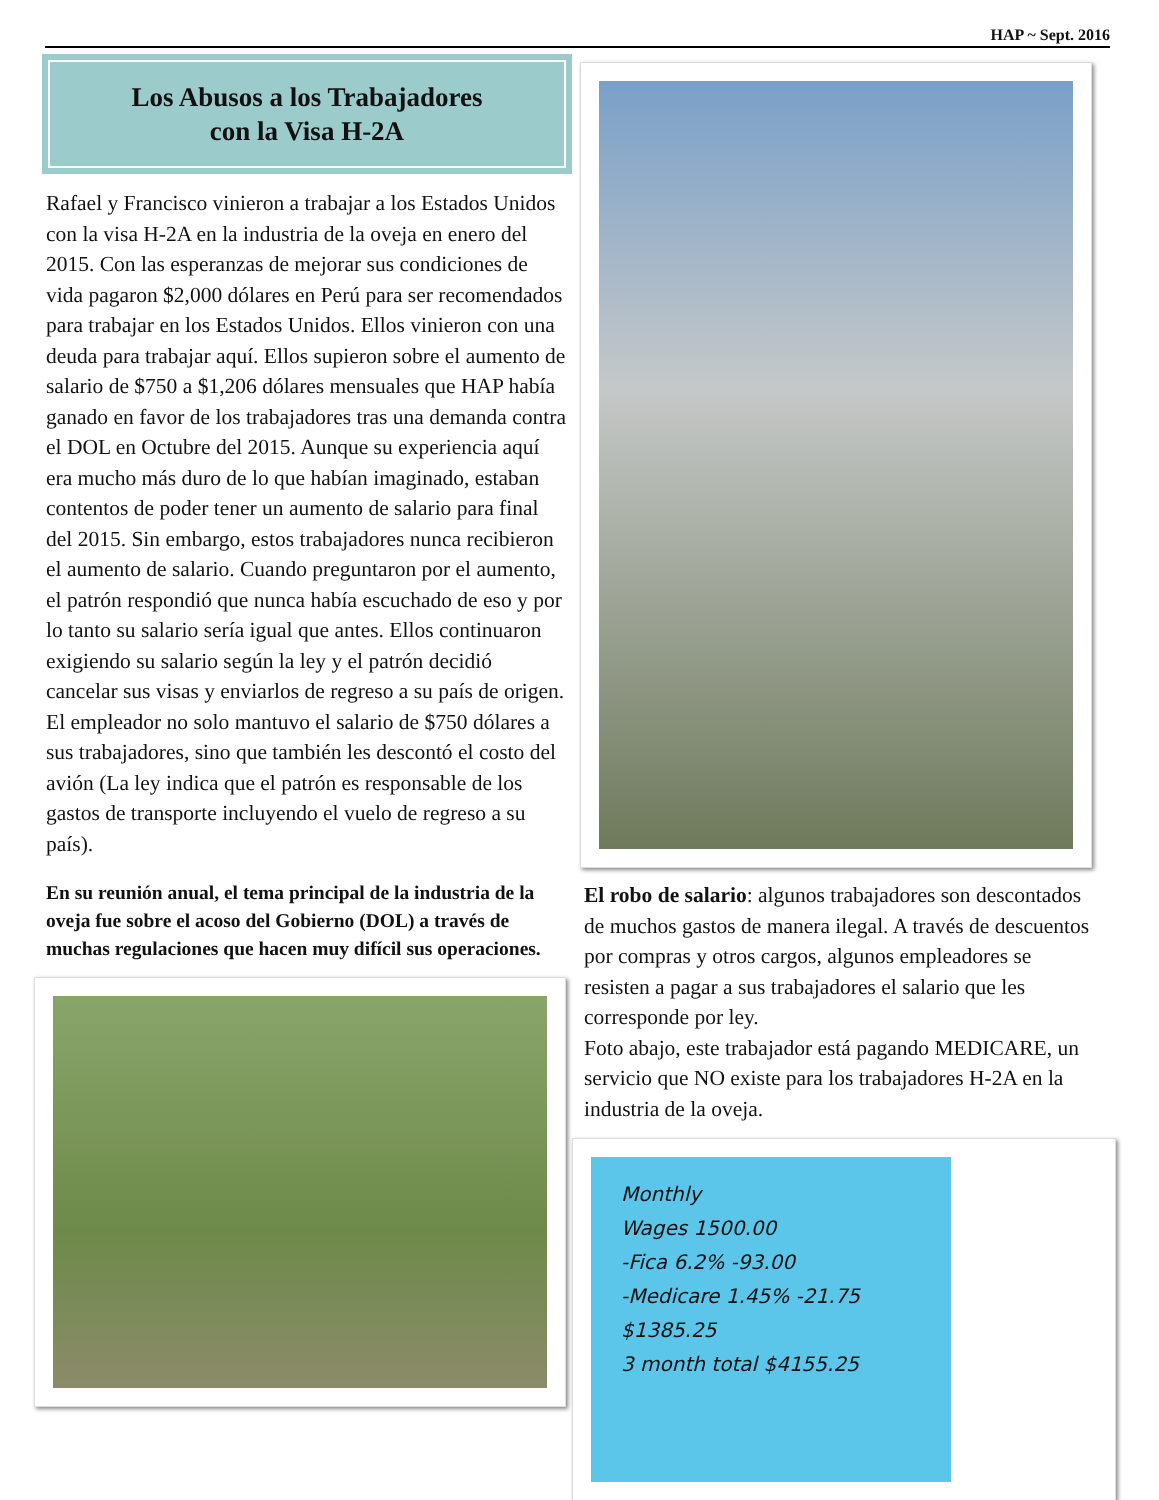HAP ~ Sept. 2016
Los Abusos a los Trabajadores
con la Visa H-2A
Rafael y Francisco vinieron a trabajar a los Estados Unidos con la visa H-2A en la industria de la oveja en enero del 2015. Con las esperanzas de mejorar sus condiciones de vida pagaron $2,000 dólares en Perú para ser recomendados para trabajar en los Estados Unidos. Ellos vinieron con una deuda para trabajar aquí. Ellos supieron sobre el aumento de salario de $750 a $1,206 dólares mensuales que HAP había ganado en favor de los trabajadores tras una demanda contra el DOL en Octubre del 2015. Aunque su experiencia aquí era mucho más duro de lo que habían imaginado, estaban contentos de poder tener un aumento de salario para final del 2015. Sin embargo, estos trabajadores nunca recibieron el aumento de salario. Cuando preguntaron por el aumento, el patrón respondió que nunca había escuchado de eso y por lo tanto su salario sería igual que antes. Ellos continuaron exigiendo su salario según la ley y el patrón decidió cancelar sus visas y enviarlos de regreso a su país de origen. El empleador no solo mantuvo el salario de $750 dólares a sus trabajadores, sino que también les descontó el costo del avión (La ley indica que el patrón es responsable de los gastos de transporte incluyendo el vuelo de regreso a su país).
En su reunión anual, el tema principal de la industria de la oveja fue sobre el acoso del Gobierno (DOL) a través de muchas regulaciones que hacen muy difícil sus operaciones.
El robo de salario: algunos trabajadores son descontados de muchos gastos de manera ilegal. A través de descuentos por compras y otros cargos, algunos empleadores se resisten a pagar a sus trabajadores el salario que les corresponde por ley.
Foto abajo, este trabajador está pagando MEDICARE, un servicio que NO existe para los trabajadores H-2A en la industria de la oveja.
Monthly
Wages 1500.00
-Fica 6.2% -93.00
-Medicare 1.45% -21.75
$1385.25
3 month total $4155.25